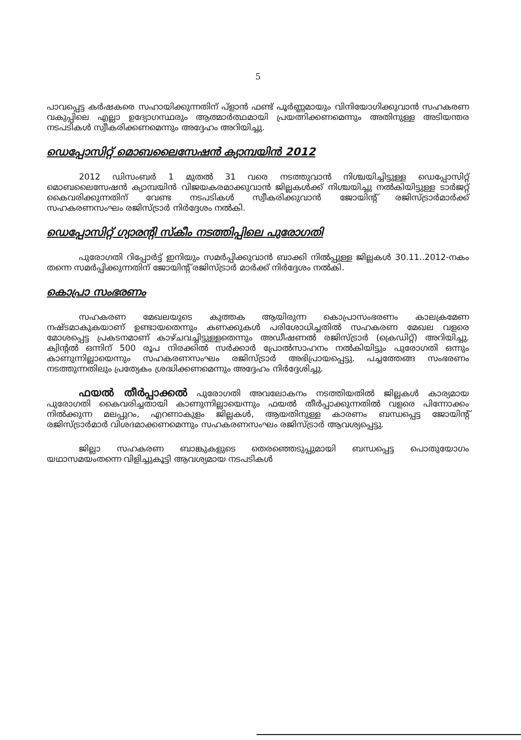5
പാവപ്പെട്ട കർഷകരെ സഹായിക്കുന്നതിന് പ്ളാൻ ഫണ്ട് പൂർണ്ണമായും വിനിയോഗിക്കുവാൻ സഹകരണ വകുപ്പിലെ എല്ലാ ഉദ്യോഗസ്ഥരും ആത്മാർത്ഥമായി പ്രയത്നിക്കണമെന്നും അതിനുള്ള അടിയന്തര നടപടികൾ സ്വീകരിക്കണമെന്നും അദ്ദേഹം അറിയിച്ചു.
ഡെപ്പോസിറ്റ് മൊബലൈസേഷൻ ക്യാമ്പയിൻ 2012
2012 ഡിസംബർ 1 മുതൽ 31 വരെ നടത്തുവാൻ നിശ്ചയിച്ചിട്ടുള്ള ഡെപ്പോസിറ്റ് മൊബലൈസേഷൻ ക്യാമ്പയിൻ വിജയകരമാക്കുവാൻ ജില്ലകൾക്ക് നിശ്ചയിച്ചു നൽകിയിട്ടുള്ള ടാർജറ്റ് കൈവരിക്കുന്നതിന് വേണ്ട നടപടികൾ സ്വീകരിക്കുവാൻ ജോയിന്റ് രജിസ്ട്രാർമാർക്ക് സഹകരണസംഘം രജിസ്ട്രാർ നിർദ്ദേശം നൽകി.
ഡെപ്പോസിറ്റ് ഗ്യാരന്റി സ്കീം നടത്തിപ്പിലെ പുരോഗതി
പുരോഗതി റിപ്പോർട്ട് ഇനിയും സമർപ്പിക്കുവാൻ ബാക്കി നിൽപ്പുള്ള ജില്ലകൾ 30.11..2012-നകം തന്നെ സമർപ്പിക്കുന്നതിന് ജോയിന്റ് രജിസ്ട്രാർ മാർക്ക് നിർദ്ദേശം നൽകി.
കൊപ്രാ സംഭരണം
സഹകരണ മേഖലയുടെ കുത്തക ആയിരുന്ന കൊപ്രാസംഭരണം കാലക്രമേണ നഷ്ടമാകുകയാണ് ഉണ്ടായതെന്നും കണക്കുകൾ പരിശോധിച്ചതിൽ സഹകരണ മേഖല വളരെ മോശപ്പെട്ട പ്രകടനമാണ് കാഴ്ചവച്ചിട്ടുള്ളതെന്നും അഡീഷണൽ രജിസ്ട്രാർ (ക്രെഡിറ്റ്) അറിയിച്ചു. ക്വിന്റൽ ഒന്നിന് 500 രൂപ നിരക്കിൽ സർക്കാർ പ്രോൽസാഹനം നൽകിയിട്ടും പുരോഗതി ഒന്നും കാണുന്നില്ലായെന്നും സഹകരണസംഘം രജിസ്ട്രാർ അഭിപ്രായപ്പെട്ടു. പച്ചത്തേങ്ങ സംഭരണം നടത്തുന്നതിലും പ്രത്യേകം ശ്രദ്ധിക്കണമെന്നും അദ്ദേഹം നിർദ്ദേശിച്ചു.
ഫയൽ തീർപ്പാക്കൽ പുരോഗതി അവലോകനം നടത്തിയതിൽ ജില്ലകൾ കാര്യമായ പുരോഗതി കൈവരിച്ചതായി കാണുന്നില്ലായെന്നും ഫയൽ തീർപ്പാക്കുന്നതിൽ വളരെ പിന്നോക്കം നിൽക്കുന്ന മലപ്പുറം, എറണാകുളം ജില്ലകൾ, ആയതിനുള്ള കാരണം ബന്ധപ്പെട്ട ജോയിന്റ് രജിസ്ട്രാർമാർ വിശദമാക്കണമെന്നും സഹകരണസംഘം രജിസ്ട്രാർ ആവശ്യപ്പെട്ടു.
ജില്ലാ സഹകരണ ബാങ്കുകളുടെ തെരഞ്ഞെടുപ്പുമായി ബന്ധപ്പെട്ട പൊതുയോഗം യഥാസമയംതന്നെ വിളിച്ചുകൂട്ടി ആവശ്യമായ നടപടികൾ